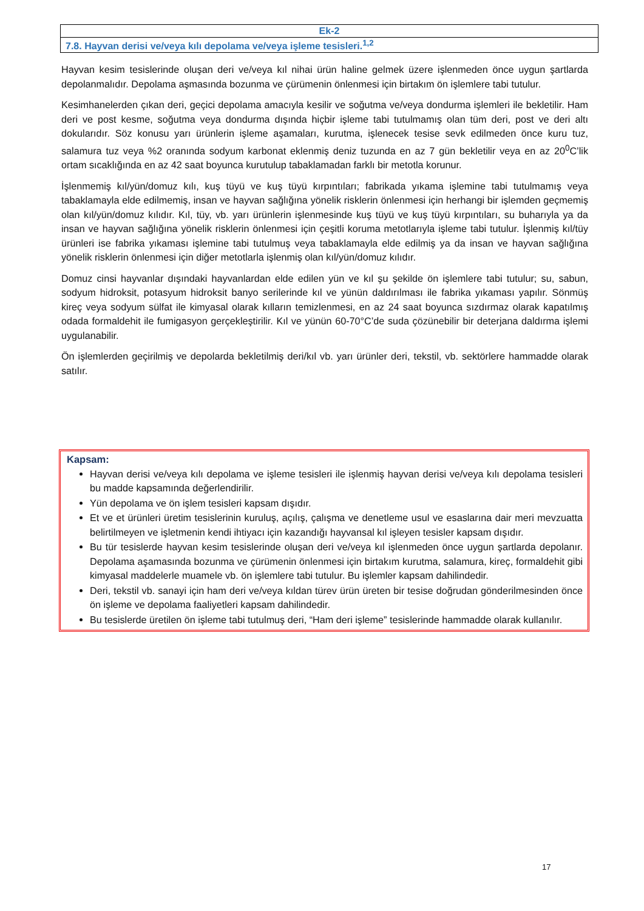| Ek-2 |
| 7.8. Hayvan derisi ve/veya kılı depolama ve/veya işleme tesisleri.<sup>1,2</sup> |
Hayvan kesim tesislerinde oluşan deri ve/veya kıl nihai ürün haline gelmek üzere işlenmeden önce uygun şartlarda depolanmalıdır. Depolama aşmasında bozunma ve çürümenin önlenmesi için birtakım ön işlemlere tabi tutulur.
Kesimhanelerden çıkan deri, geçici depolama amacıyla kesilir ve soğutma ve/veya dondurma işlemleri ile bekletilir. Ham deri ve post kesme, soğutma veya dondurma dışında hiçbir işleme tabi tutulmamış olan tüm deri, post ve deri altı dokularıdır. Söz konusu yarı ürünlerin işleme aşamaları, kurutma, işlenecek tesise sevk edilmeden önce kuru tuz, salamura tuz veya %2 oranında sodyum karbonat eklenmiş deniz tuzunda en az 7 gün bekletilir veya en az 20<sup>0</sup>C’lik ortam sıcaklığında en az 42 saat boyunca kurutulup tabaklamadan farklı bir metotla korunur.
İşlenmemiş kıl/yün/domuz kılı, kuş tüyü ve kuş tüyü kırpıntıları; fabrikada yıkama işlemine tabi tutulmamış veya tabaklamayla elde edilmemiş, insan ve hayvan sağlığına yönelik risklerin önlenmesi için herhangi bir işlemden geçmemiş olan kıl/yün/domuz kılıdır. Kıl, tüy, vb. yarı ürünlerin işlenmesinde kuş tüyü ve kuş tüyü kırpıntıları, su buharıyla ya da insan ve hayvan sağlığına yönelik risklerin önlenmesi için çeşitli koruma metotlarıyla işleme tabi tutulur. İşlenmiş kıl/tüy ürünleri ise fabrika yıkaması işlemine tabi tutulmuş veya tabaklamayla elde edilmiş ya da insan ve hayvan sağlığına yönelik risklerin önlenmesi için diğer metotlarla işlenmiş olan kıl/yün/domuz kılıdır.
Domuz cinsi hayvanlar dışındaki hayvanlardan elde edilen yün ve kıl şu şekilde ön işlemlere tabi tutulur; su, sabun, sodyum hidroksit, potasyum hidroksit banyo serilerinde kıl ve yünün daldırılması ile fabrika yıkaması yapılır. Sönmüş kireç veya sodyum sülfat ile kimyasal olarak kılların temizlenmesi, en az 24 saat boyunca sızdırmaz olarak kapatılmış odada formaldehit ile fumigasyon gerçekleştirilir. Kıl ve yünün 60-70°C’de suda çözünebilir bir deterjana daldırma işlemi uygulanabilir.
Ön işlemlerden geçirilmiş ve depolarda bekletilmiş deri/kıl vb. yarı ürünler deri, tekstil, vb. sektörlere hammadde olarak satılır.
Kapsam:
Hayvan derisi ve/veya kılı depolama ve işleme tesisleri ile işlenmiş hayvan derisi ve/veya kılı depolama tesisleri bu madde kapsamında değerlendirilir.
Yün depolama ve ön işlem tesisleri kapsam dışıdır.
Et ve et ürünleri üretim tesislerinin kuruluş, açılış, çalışma ve denetleme usul ve esaslarına dair meri mevzuatta belirtilmeyen ve işletmenin kendi ihtiyacı için kazandığı hayvansal kıl işleyen tesisler kapsam dışıdır.
Bu tür tesislerde hayvan kesim tesislerinde oluşan deri ve/veya kıl işlenmeden önce uygun şartlarda depolanır. Depolama aşamasında bozunma ve çürümenin önlenmesi için birtakım kurutma, salamura, kireç, formaldehit gibi kimyasal maddelerle muamele vb. ön işlemlere tabi tutulur. Bu işlemler kapsam dahilindedir.
Deri, tekstil vb. sanayi için ham deri ve/veya kıldan türev ürün üreten bir tesise doğrudan gönderilmesinden önce ön işleme ve depolama faaliyetleri kapsam dahilindedir.
Bu tesislerde üretilen ön işleme tabi tutulmuş deri, “Ham deri işleme” tesislerinde hammadde olarak kullanılır.
17